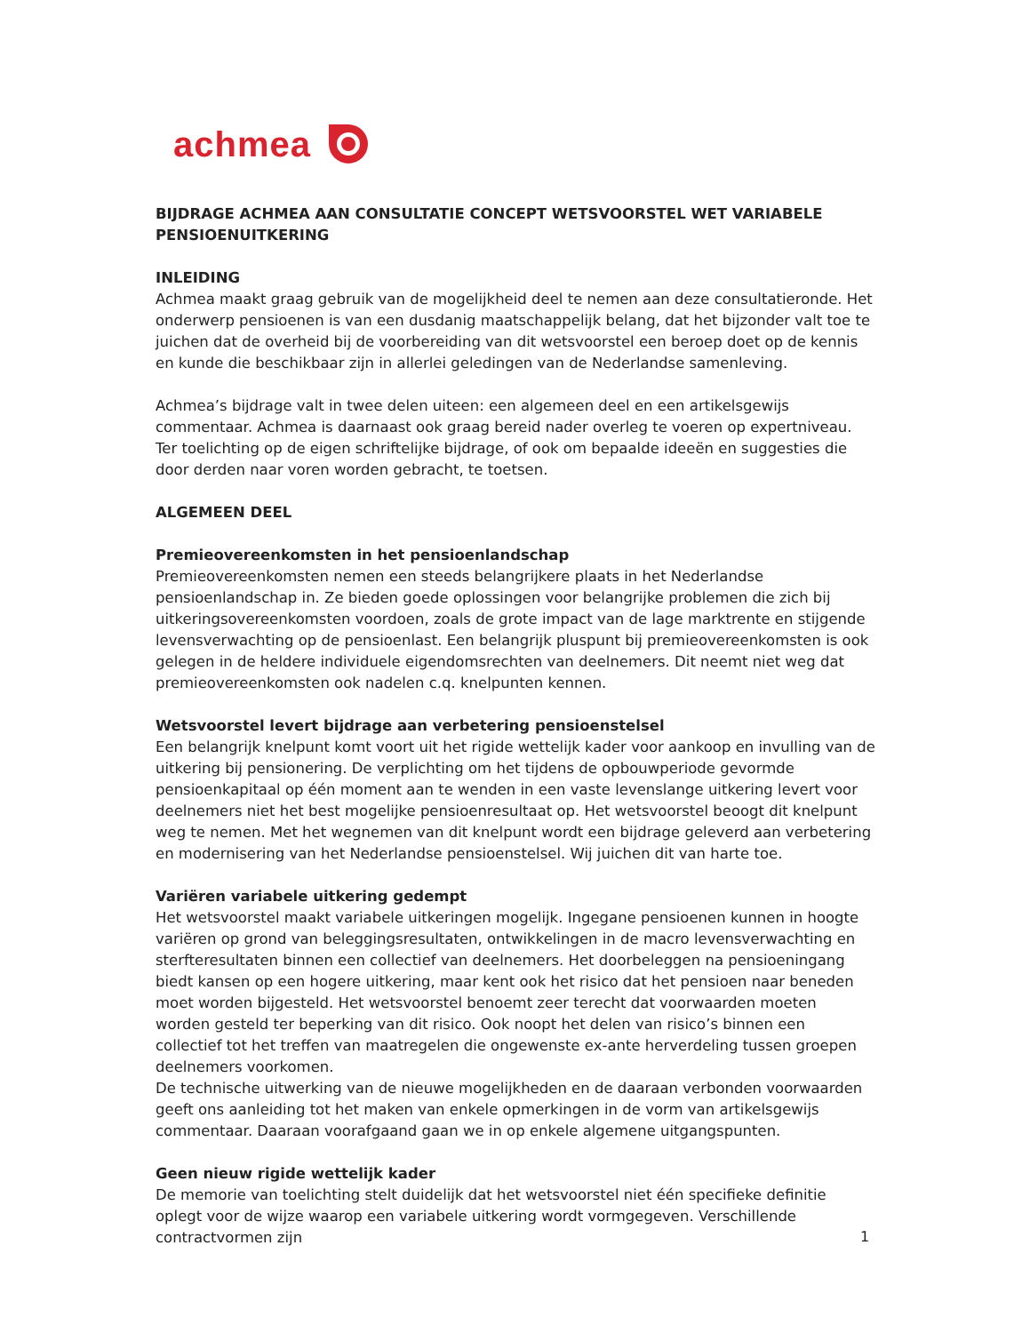achmea
BIJDRAGE ACHMEA AAN CONSULTATIE CONCEPT WETSVOORSTEL WET VARIABELE PENSIOENUITKERING
INLEIDING
Achmea maakt graag gebruik van de mogelijkheid deel te nemen aan deze consultatieronde. Het onderwerp pensioenen is van een dusdanig maatschappelijk belang, dat het bijzonder valt toe te juichen dat de overheid bij de voorbereiding van dit wetsvoorstel een beroep doet op de kennis en kunde die beschikbaar zijn in allerlei geledingen van de Nederlandse samenleving.
Achmea’s bijdrage valt in twee delen uiteen: een algemeen deel en een artikelsgewijs commentaar. Achmea is daarnaast ook graag bereid nader overleg te voeren op expertniveau. Ter toelichting op de eigen schriftelijke bijdrage, of ook om bepaalde ideeën en suggesties die door derden naar voren worden gebracht, te toetsen.
ALGEMEEN DEEL
Premieovereenkomsten in het pensioenlandschap
Premieovereenkomsten nemen een steeds belangrijkere plaats in het Nederlandse pensioenlandschap in. Ze bieden goede oplossingen voor belangrijke problemen die zich bij uitkeringsovereenkomsten voordoen, zoals de grote impact van de lage marktrente en stijgende levensverwachting op de pensioenlast. Een belangrijk pluspunt bij premieovereenkomsten is ook gelegen in de heldere individuele eigendomsrechten van deelnemers. Dit neemt niet weg dat premieovereenkomsten ook nadelen c.q. knelpunten kennen.
Wetsvoorstel levert bijdrage aan verbetering pensioenstelsel
Een belangrijk knelpunt komt voort uit het rigide wettelijk kader voor aankoop en invulling van de uitkering bij pensionering. De verplichting om het tijdens de opbouwperiode gevormde pensioenkapitaal op één moment aan te wenden in een vaste levenslange uitkering levert voor deelnemers niet het best mogelijke pensioenresultaat op. Het wetsvoorstel beoogt dit knelpunt weg te nemen. Met het wegnemen van dit knelpunt wordt een bijdrage geleverd aan verbetering en modernisering van het Nederlandse pensioenstelsel. Wij juichen dit van harte toe.
Variëren variabele uitkering gedempt
Het wetsvoorstel maakt variabele uitkeringen mogelijk. Ingegane pensioenen kunnen in hoogte variëren op grond van beleggingsresultaten, ontwikkelingen in de macro levensverwachting en sterfteresultaten binnen een collectief van deelnemers. Het doorbeleggen na pensioeningang biedt kansen op een hogere uitkering, maar kent ook het risico dat het pensioen naar beneden moet worden bijgesteld. Het wetsvoorstel benoemt zeer terecht dat voorwaarden moeten worden gesteld ter beperking van dit risico. Ook noopt het delen van risico’s binnen een collectief tot het treffen van maatregelen die ongewenste ex-ante herverdeling tussen groepen deelnemers voorkomen.
De technische uitwerking van de nieuwe mogelijkheden en de daaraan verbonden voorwaarden geeft ons aanleiding tot het maken van enkele opmerkingen in de vorm van artikelsgewijs commentaar. Daaraan voorafgaand gaan we in op enkele algemene uitgangspunten.
Geen nieuw rigide wettelijk kader
De memorie van toelichting stelt duidelijk dat het wetsvoorstel niet één specifieke definitie oplegt voor de wijze waarop een variabele uitkering wordt vormgegeven. Verschillende contractvormen zijn
1